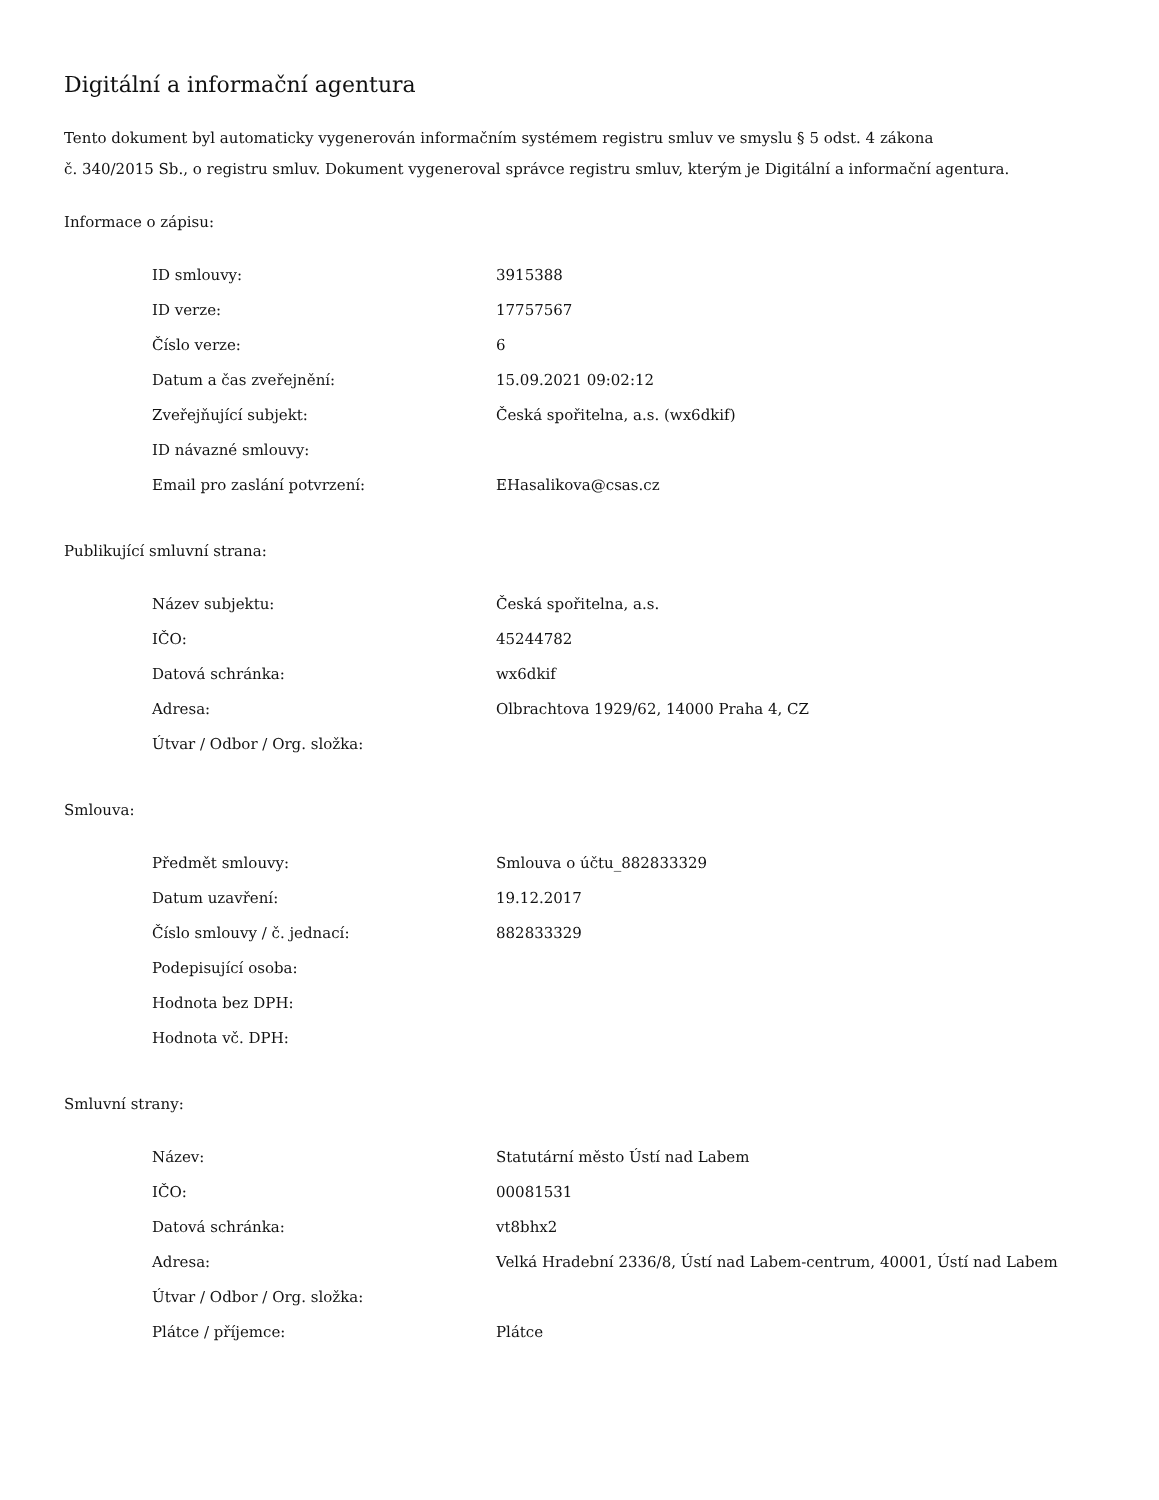Digitální a informační agentura
Tento dokument byl automaticky vygenerován informačním systémem registru smluv ve smyslu § 5 odst. 4 zákona
č. 340/2015 Sb., o registru smluv. Dokument vygeneroval správce registru smluv, kterým je Digitální a informační agentura.
Informace o zápisu:
| ID smlouvy: | 3915388 |
| ID verze: | 17757567 |
| Číslo verze: | 6 |
| Datum a čas zveřejnění: | 15.09.2021 09:02:12 |
| Zveřejňující subjekt: | Česká spořitelna, a.s. (wx6dkif) |
| ID návazné smlouvy: | |
| Email pro zaslání potvrzení: | EHasalikova@csas.cz |
Publikující smluvní strana:
| Název subjektu: | Česká spořitelna, a.s. |
| IČO: | 45244782 |
| Datová schránka: | wx6dkif |
| Adresa: | Olbrachtova 1929/62, 14000 Praha 4, CZ |
| Útvar / Odbor / Org. složka: | |
Smlouva:
| Předmět smlouvy: | Smlouva o účtu_882833329 |
| Datum uzavření: | 19.12.2017 |
| Číslo smlouvy / č. jednací: | 882833329 |
| Podepisující osoba: | |
| Hodnota bez DPH: | |
| Hodnota vč. DPH: | |
Smluvní strany:
| Název: | Statutární město Ústí nad Labem |
| IČO: | 00081531 |
| Datová schránka: | vt8bhx2 |
| Adresa: | Velká Hradební 2336/8, Ústí nad Labem-centrum, 40001, Ústí nad Labem |
| Útvar / Odbor / Org. složka: | |
| Plátce / příjemce: | Plátce |